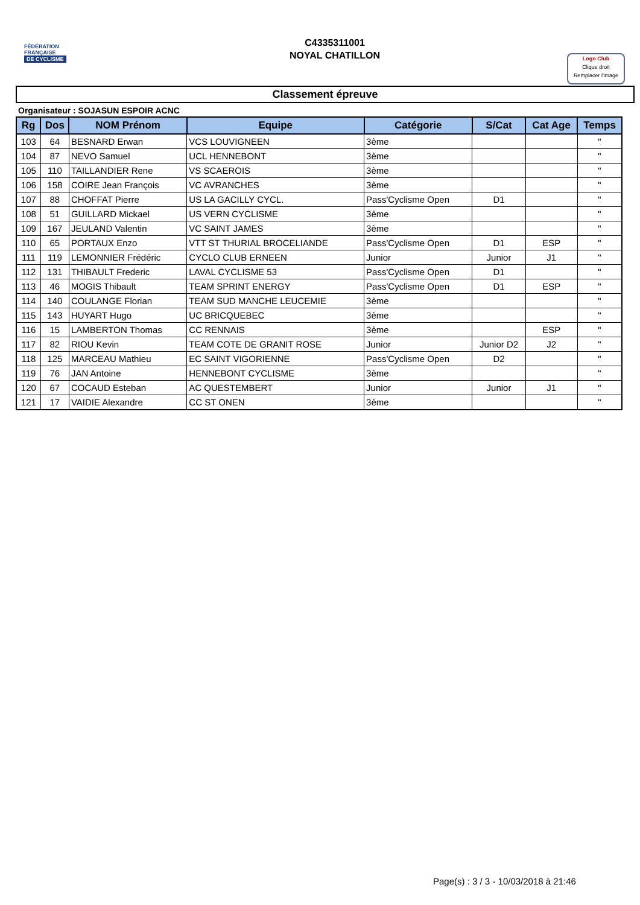FÉDÉRATION
FRANÇAISE
DE CYCLISME
C4335311001
NOYAL CHATILLON
Logo Club
Clique droit
Remplacer l'image
Classement épreuve
Organisateur : SOJASUN ESPOIR ACNC
| Rg | Dos | NOM Prénom | Equipe | Catégorie | S/Cat | Cat Age | Temps |
| --- | --- | --- | --- | --- | --- | --- | --- |
| 103 | 64 | BESNARD Erwan | VCS LOUVIGNEEN | 3ème | | | " |
| 104 | 87 | NEVO Samuel | UCL HENNEBONT | 3ème | | | " |
| 105 | 110 | TAILLANDIER Rene | VS SCAEROIS | 3ème | | | " |
| 106 | 158 | COIRE Jean François | VC AVRANCHES | 3ème | | | " |
| 107 | 88 | CHOFFAT Pierre | US LA GACILLY CYCL. | Pass'Cyclisme Open | D1 | | " |
| 108 | 51 | GUILLARD Mickael | US VERN CYCLISME | 3ème | | | " |
| 109 | 167 | JEULAND Valentin | VC SAINT JAMES | 3ème | | | " |
| 110 | 65 | PORTAUX Enzo | VTT ST THURIAL BROCELIANDE | Pass'Cyclisme Open | D1 | ESP | " |
| 111 | 119 | LEMONNIER Frédéric | CYCLO CLUB ERNEEN | Junior | Junior | J1 | " |
| 112 | 131 | THIBAULT Frederic | LAVAL CYCLISME 53 | Pass'Cyclisme Open | D1 | | " |
| 113 | 46 | MOGIS Thibault | TEAM SPRINT ENERGY | Pass'Cyclisme Open | D1 | ESP | " |
| 114 | 140 | COULANGE Florian | TEAM SUD MANCHE LEUCEMIE | 3ème | | | " |
| 115 | 143 | HUYART Hugo | UC BRICQUEBEC | 3ème | | | " |
| 116 | 15 | LAMBERTON Thomas | CC RENNAIS | 3ème | | ESP | " |
| 117 | 82 | RIOU Kevin | TEAM COTE DE GRANIT ROSE | Junior | Junior D2 | J2 | " |
| 118 | 125 | MARCEAU Mathieu | EC SAINT VIGORIENNE | Pass'Cyclisme Open | D2 | | " |
| 119 | 76 | JAN Antoine | HENNEBONT CYCLISME | 3ème | | | " |
| 120 | 67 | COCAUD Esteban | AC QUESTEMBERT | Junior | Junior | J1 | " |
| 121 | 17 | VAIDIE Alexandre | CC ST ONEN | 3ème | | | " |
Page(s) : 3 / 3 - 10/03/2018 à 21:46